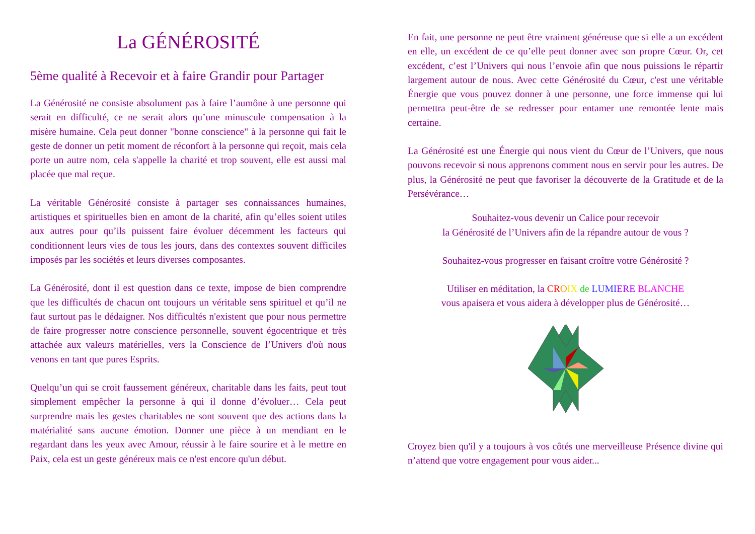La GÉNÉROSITÉ
5ème qualité à Recevoir et à faire Grandir pour Partager
La Générosité ne consiste absolument pas à faire l’aumône à une personne qui serait en difficulté, ce ne serait alors qu’une minuscule compensation à la misère humaine. Cela peut donner "bonne conscience" à la personne qui fait le geste de donner un petit moment de réconfort à la personne qui reçoit, mais cela porte un autre nom, cela s'appelle la charité et trop souvent, elle est aussi mal placée que mal reçue.
La véritable Générosité consiste à partager ses connaissances humaines, artistiques et spirituelles bien en amont de la charité, afin qu’elles soient utiles aux autres pour qu’ils puissent faire évoluer décemment les facteurs qui conditionnent leurs vies de tous les jours, dans des contextes souvent difficiles imposés par les sociétés et leurs diverses composantes.
La Générosité, dont il est question dans ce texte, impose de bien comprendre que les difficultés de chacun ont toujours un véritable sens spirituel et qu’il ne faut surtout pas le dédaigner. Nos difficultés n'existent que pour nous permettre de faire progresser notre conscience personnelle, souvent égocentrique et très attachée aux valeurs matérielles, vers la Conscience de l’Univers d'où nous venons en tant que pures Esprits.
Quelqu’un qui se croit faussement généreux, charitable dans les faits, peut tout simplement empêcher la personne à qui il donne d’évoluer… Cela peut surprendre mais les gestes charitables ne sont souvent que des actions dans la matérialité sans aucune émotion. Donner une pièce à un mendiant en le regardant dans les yeux avec Amour, réussir à le faire sourire et à le mettre en Paix, cela est un geste généreux mais ce n'est encore qu'un début.
En fait, une personne ne peut être vraiment généreuse que si elle a un excédent en elle, un excédent de ce qu’elle peut donner avec son propre Cœur. Or, cet excédent, c’est l’Univers qui nous l’envoie afin que nous puissions le répartir largement autour de nous. Avec cette Générosité du Cœur, c'est une véritable Énergie que vous pouvez donner à une personne, une force immense qui lui permettra peut-être de se redresser pour entamer une remontée lente mais certaine.
La Générosité est une Énergie qui nous vient du Cœur de l’Univers, que nous pouvons recevoir si nous apprenons comment nous en servir pour les autres. De plus, la Générosité ne peut que favoriser la découverte de la Gratitude et de la Persévérance…
Souhaitez-vous devenir un Calice pour recevoir
la Générosité de l’Univers afin de la répandre autour de vous ?
Souhaitez-vous progresser en faisant croître votre Générosité ?
Utiliser en méditation, la CR OIX de LUMI ERE BLANCHE
vous apaisera et vous aidera à développer plus de Générosité…
Croyez bien qu'il y a toujours à vos côtés une merveilleuse Présence divine qui n’attend que votre engagement pour vous aider...